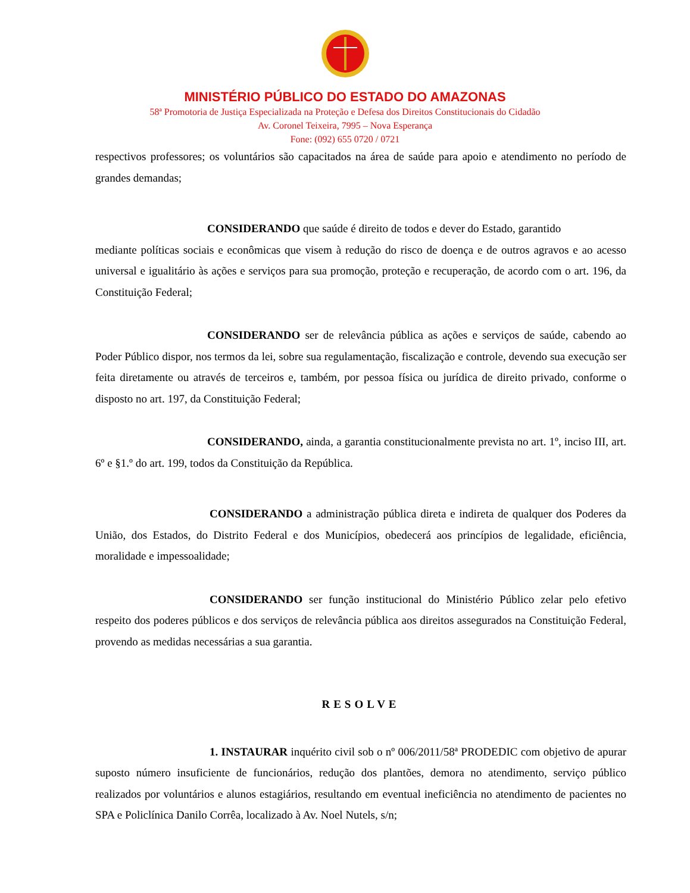MINISTÉRIO PÚBLICO DO ESTADO DO AMAZONAS
58ª Promotoria de Justiça Especializada na Proteção e Defesa dos Direitos Constitucionais do Cidadão
Av. Coronel Teixeira, 7995 – Nova Esperança
Fone: (092) 655 0720 / 0721
respectivos professores; os voluntários são capacitados na área de saúde para apoio e atendimento no período de grandes demandas;
CONSIDERANDO que saúde é direito de todos e dever do Estado, garantido
mediante políticas sociais e econômicas que visem à redução do risco de doença e de outros agravos e ao acesso universal e igualitário às ações e serviços para sua promoção, proteção e recuperação, de acordo com o art. 196, da Constituição Federal;
CONSIDERANDO ser de relevância pública as ações e serviços de saúde, cabendo ao Poder Público dispor, nos termos da lei, sobre sua regulamentação, fiscalização e controle, devendo sua execução ser feita diretamente ou através de terceiros e, também, por pessoa física ou jurídica de direito privado, conforme o disposto no art. 197, da Constituição Federal;
CONSIDERANDO, ainda, a garantia constitucionalmente prevista no art. 1º, inciso III, art. 6º e §1.º do art. 199, todos da Constituição da República.
CONSIDERANDO a administração pública direta e indireta de qualquer dos Poderes da União, dos Estados, do Distrito Federal e dos Municípios, obedecerá aos princípios de legalidade, eficiência, moralidade e impessoalidade;
CONSIDERANDO ser função institucional do Ministério Público zelar pelo efetivo respeito dos poderes públicos e dos serviços de relevância pública aos direitos assegurados na Constituição Federal, provendo as medidas necessárias a sua garantia.
RESOLVE
1. INSTAURAR inquérito civil sob o nº 006/2011/58ª PRODEDIC com objetivo de apurar suposto número insuficiente de funcionários, redução dos plantões, demora no atendimento, serviço público realizados por voluntários e alunos estagiários, resultando em eventual ineficiência no atendimento de pacientes no SPA e Policlínica Danilo Corrêa, localizado à Av. Noel Nutels, s/n;